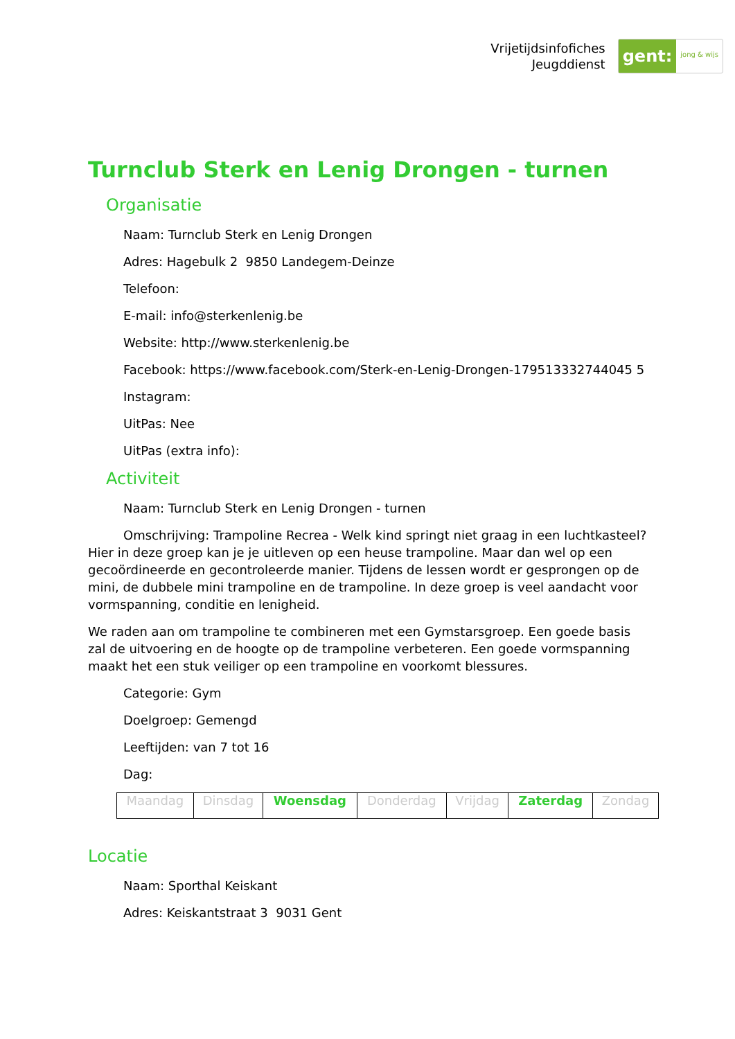Vrijetijdsinfofiches
Jeugddienst
gent: jong & wijs
Turnclub Sterk en Lenig Drongen - turnen
Organisatie
Naam: Turnclub Sterk en Lenig Drongen
Adres: Hagebulk 2 9850 Landegem-Deinze
Telefoon:
E-mail: info@sterkenlenig.be
Website: http://www.sterkenlenig.be
Facebook: https://www.facebook.com/Sterk-en-Lenig-Drongen-179513332744045 5
Instagram:
UitPas: Nee
UitPas (extra info):
Activiteit
Naam: Turnclub Sterk en Lenig Drongen - turnen
Omschrijving: Trampoline Recrea - Welk kind springt niet graag in een luchtkasteel? Hier in deze groep kan je je uitleven op een heuse trampoline. Maar dan wel op een gecoördineerde en gecontroleerde manier. Tijdens de lessen wordt er gesprongen op de mini, de dubbele mini trampoline en de trampoline. In deze groep is veel aandacht voor vormspanning, conditie en lenigheid.
We raden aan om trampoline te combineren met een Gymstarsgroep. Een goede basis zal de uitvoering en de hoogte op de trampoline verbeteren. Een goede vormspanning maakt het een stuk veiliger op een trampoline en voorkomt blessures.
Categorie: Gym
Doelgroep: Gemengd
Leeftijden: van 7 tot 16
Dag:
| Maandag | Dinsdag | Woensdag | Donderdag | Vrijdag | Zaterdag | Zondag |
Locatie
Naam: Sporthal Keiskant
Adres: Keiskantstraat 3 9031 Gent